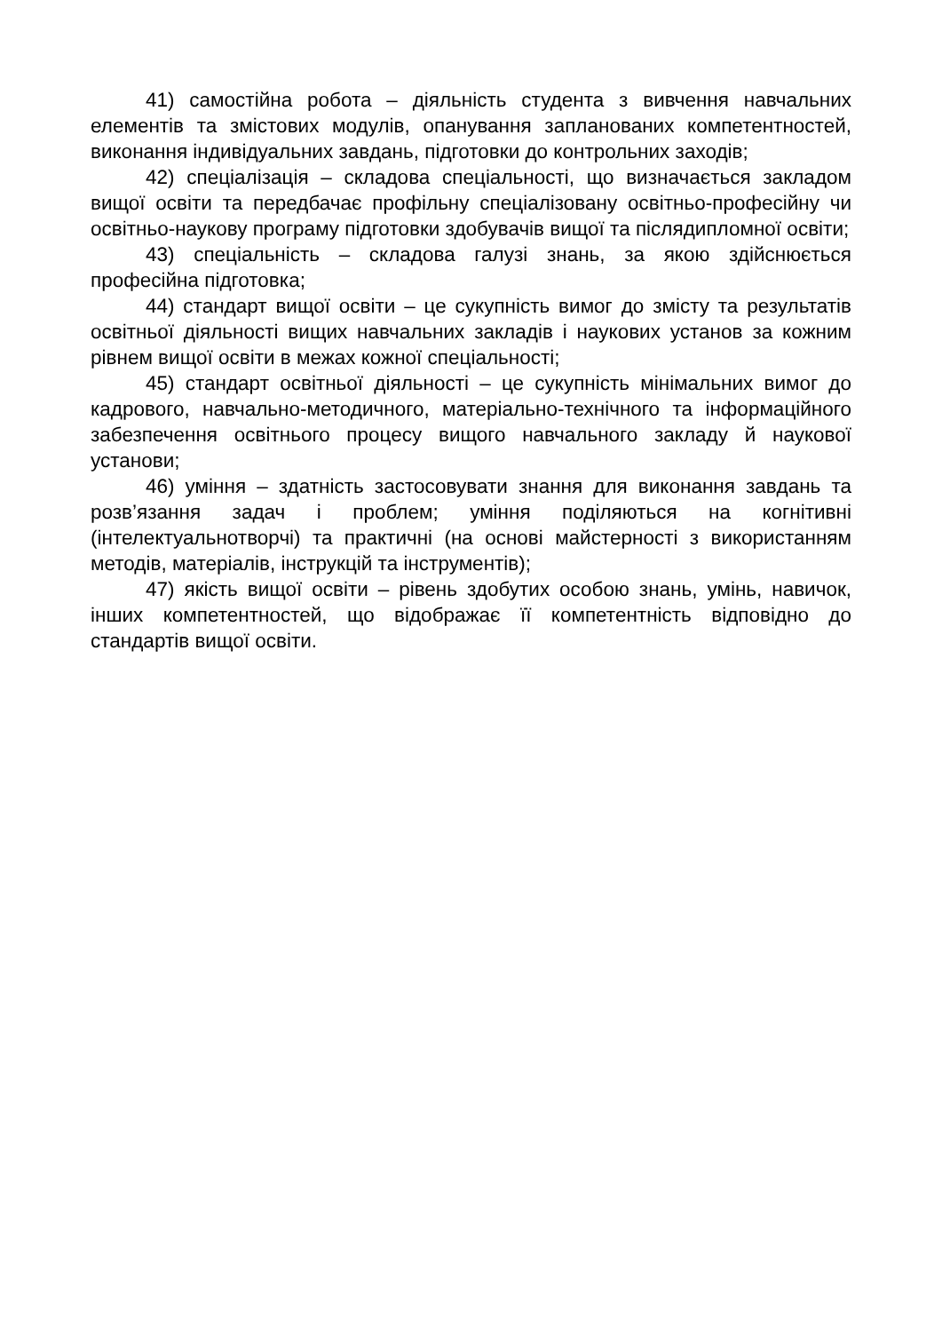41) самостійна робота – діяльність студента з вивчення навчальних елементів та змістових модулів, опанування запланованих компетентностей, виконання індивідуальних завдань, підготовки до контрольних заходів;
42) спеціалізація – складова спеціальності, що визначається закладом вищої освіти та передбачає профільну спеціалізовану освітньо-професійну чи освітньо-наукову програму підготовки здобувачів вищої та післядипломної освіти;
43) спеціальність – складова галузі знань, за якою здійснюється професійна підготовка;
44) стандарт вищої освіти – це сукупність вимог до змісту та результатів освітньої діяльності вищих навчальних закладів і наукових установ за кожним рівнем вищої освіти в межах кожної спеціальності;
45) стандарт освітньої діяльності – це сукупність мінімальних вимог до кадрового, навчально-методичного, матеріально-технічного та інформаційного забезпечення освітнього процесу вищого навчального закладу й наукової установи;
46) уміння – здатність застосовувати знання для виконання завдань та розв’язання задач і проблем; уміння поділяються на когнітивні (інтелектуальнотворчі) та практичні (на основі майстерності з використанням методів, матеріалів, інструкцій та інструментів);
47) якість вищої освіти – рівень здобутих особою знань, умінь, навичок, інших компетентностей, що відображає її компетентність відповідно до стандартів вищої освіти.